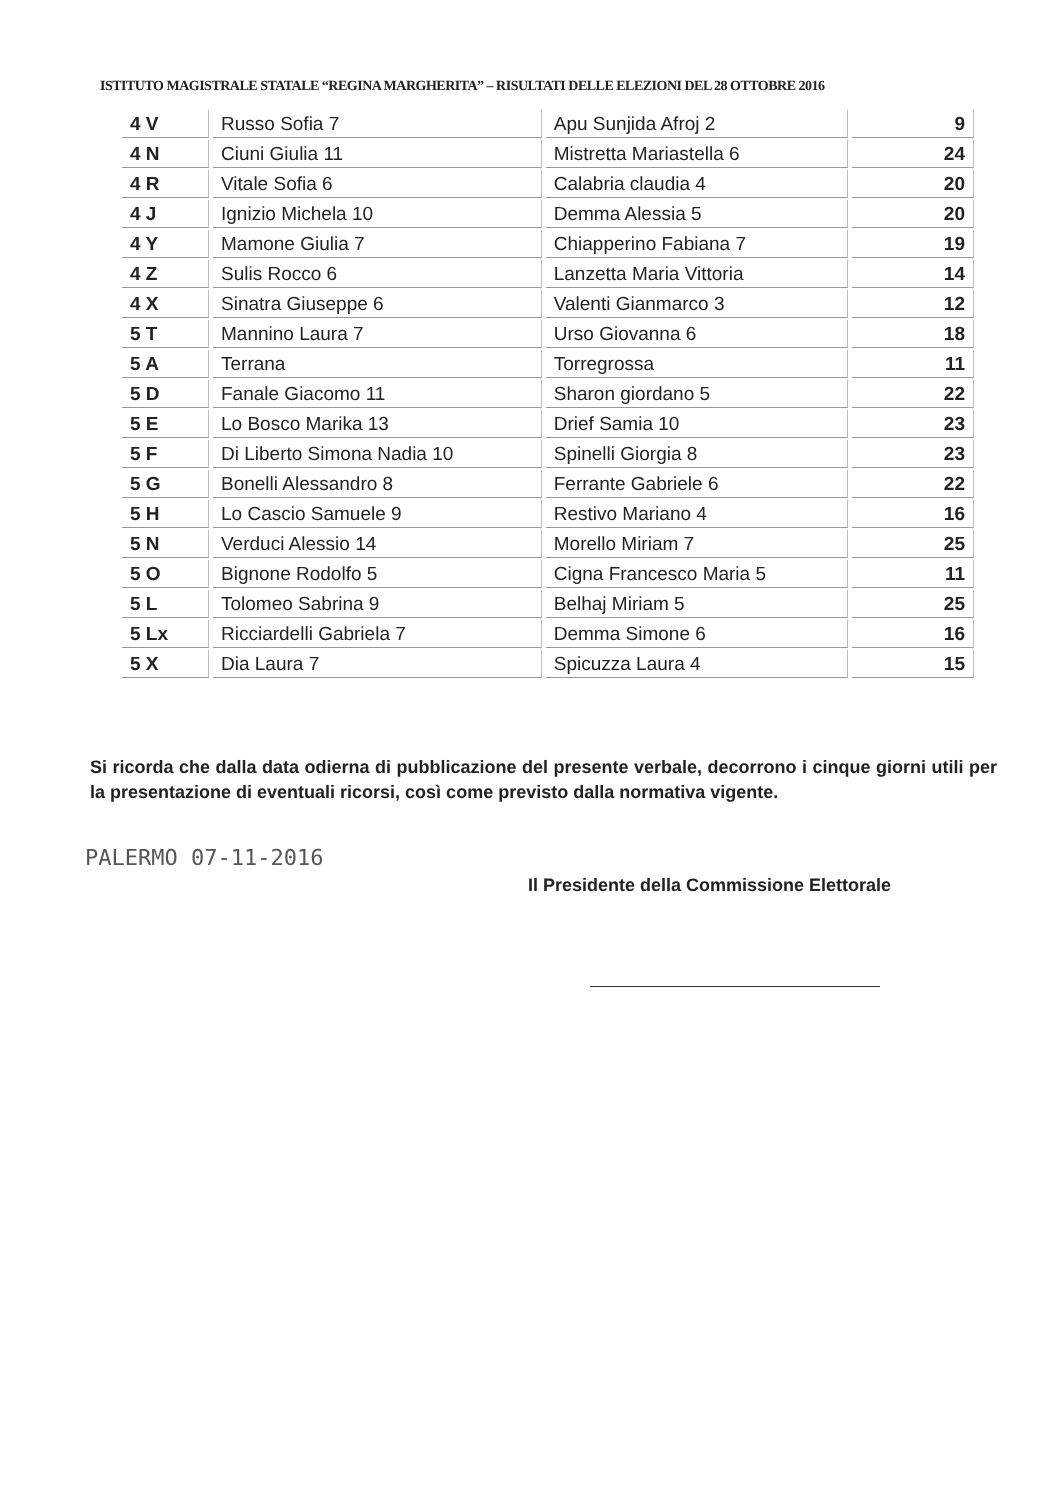ISTITUTO MAGISTRALE STATALE “REGINA MARGHERITA” – RISULTATI DELLE ELEZIONI DEL 28 OTTOBRE 2016
| 4 V | Russo Sofia 7 | Apu Sunjida Afroj 2 | 9 |
| 4 N | Ciuni Giulia 11 | Mistretta Mariastella 6 | 24 |
| 4 R | Vitale Sofia 6 | Calabria claudia 4 | 20 |
| 4 J | Ignizio Michela 10 | Demma Alessia 5 | 20 |
| 4 Y | Mamone Giulia 7 | Chiapperino Fabiana 7 | 19 |
| 4 Z | Sulis Rocco 6 | Lanzetta Maria Vittoria | 14 |
| 4 X | Sinatra Giuseppe 6 | Valenti Gianmarco 3 | 12 |
| 5 T | Mannino Laura 7 | Urso Giovanna 6 | 18 |
| 5 A | Terrana | Torregrossa | 11 |
| 5 D | Fanale Giacomo 11 | Sharon giordano 5 | 22 |
| 5 E | Lo Bosco Marika 13 | Drief Samia 10 | 23 |
| 5 F | Di Liberto Simona Nadia 10 | Spinelli Giorgia 8 | 23 |
| 5 G | Bonelli Alessandro 8 | Ferrante Gabriele 6 | 22 |
| 5 H | Lo Cascio Samuele 9 | Restivo Mariano 4 | 16 |
| 5 N | Verduci Alessio 14 | Morello Miriam 7 | 25 |
| 5 O | Bignone Rodolfo 5 | Cigna Francesco Maria 5 | 11 |
| 5 L | Tolomeo Sabrina 9 | Belhaj Miriam 5 | 25 |
| 5 Lx | Ricciardelli Gabriela 7 | Demma Simone 6 | 16 |
| 5 X | Dia Laura 7 | Spicuzza Laura 4 | 15 |
Si ricorda che dalla data odierna di pubblicazione del presente verbale, decorrono i cinque giorni utili per la presentazione di eventuali ricorsi, così come previsto dalla normativa vigente.
PALERMO 07-11-2016
Il Presidente della Commissione Elettorale